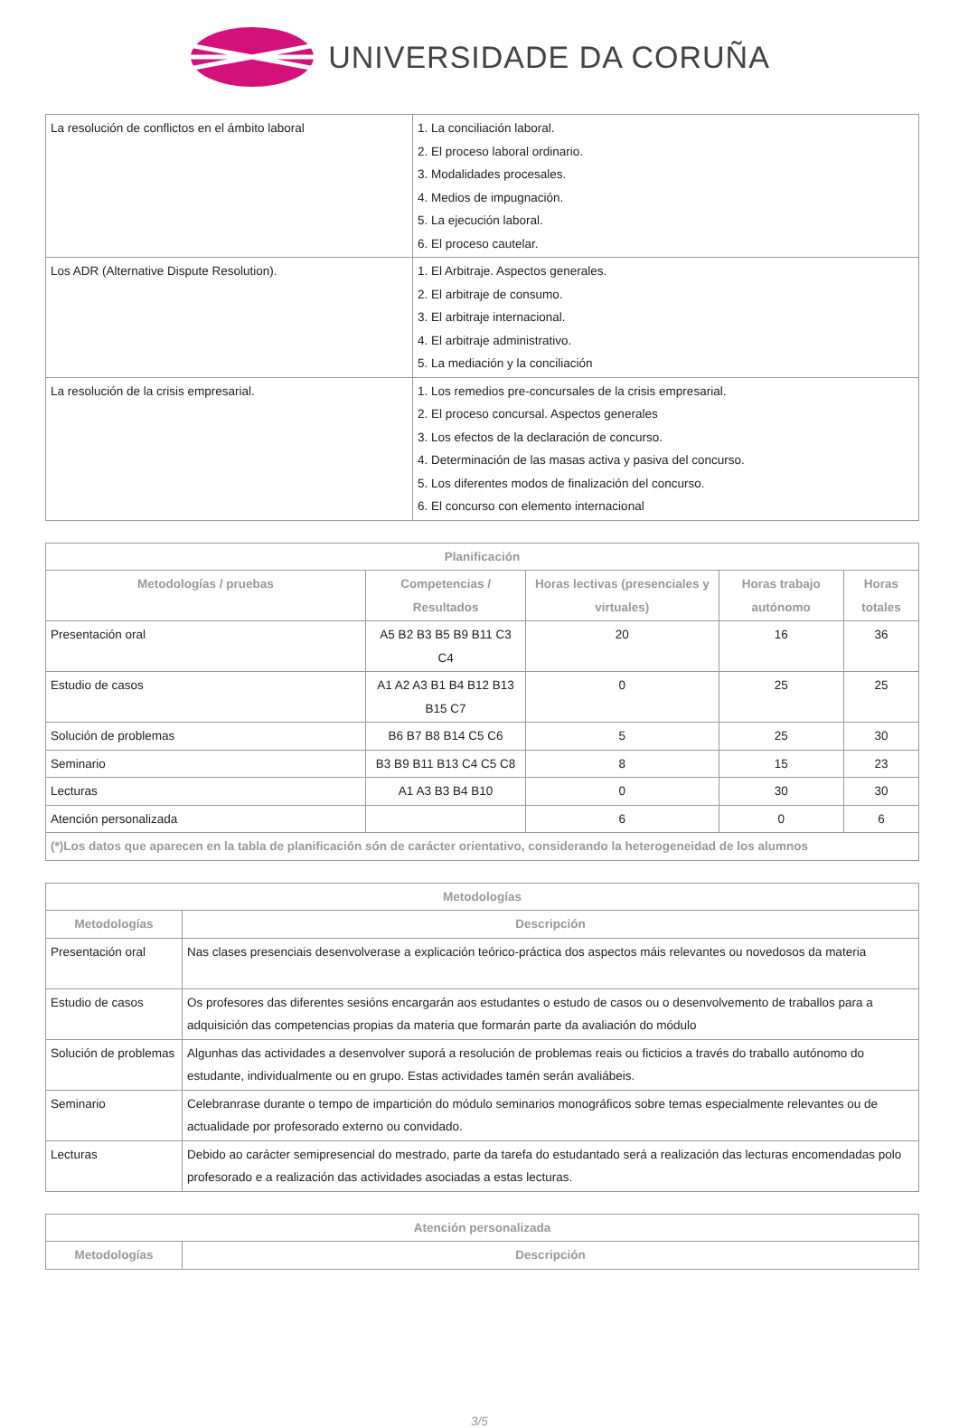UNIVERSIDADE DA CORUÑA
| La resolución de conflictos en el ámbito laboral | 1. La conciliación laboral. 2. El proceso laboral ordinario. 3. Modalidades procesales. 4. Medios de impugnación. 5. La ejecución laboral. 6. El proceso cautelar. |
| Los ADR (Alternative Dispute Resolution). | 1. El Arbitraje. Aspectos generales. 2. El arbitraje de consumo. 3. El arbitraje internacional. 4. El arbitraje administrativo. 5. La mediación y la conciliación |
| La resolución de la crisis empresarial. | 1. Los remedios pre-concursales de la crisis empresarial. 2. El proceso concursal. Aspectos generales 3. Los efectos de la declaración de concurso. 4. Determinación de las masas activa y pasiva del concurso. 5. Los diferentes modos de finalización del concurso. 6. El concurso con elemento internacional |
| Planificación | | | | |
| --- | --- | --- | --- | --- |
| Metodologías / pruebas | Competencias / Resultados | Horas lectivas (presenciales y virtuales) | Horas trabajo autónomo | Horas totales |
| Presentación oral | A5 B2 B3 B5 B9 B11 C3 C4 | 20 | 16 | 36 |
| Estudio de casos | A1 A2 A3 B1 B4 B12 B13 B15 C7 | 0 | 25 | 25 |
| Solución de problemas | B6 B7 B8 B14 C5 C6 | 5 | 25 | 30 |
| Seminario | B3 B9 B11 B13 C4 C5 C8 | 8 | 15 | 23 |
| Lecturas | A1 A3 B3 B4 B10 | 0 | 30 | 30 |
| Atención personalizada | | 6 | 0 | 6 |
| (*)Los datos que aparecen en la tabla de planificación són de carácter orientativo, considerando la heterogeneidad de los alumnos | | | | |
| Metodologías | |
| --- | --- |
| Metodologías | Descripción |
| Presentación oral | Nas clases presenciais desenvolverase a explicación teórico-práctica dos aspectos máis relevantes ou novedosos da materia |
| Estudio de casos | Os profesores das diferentes sesións encargarán aos estudantes o estudo de casos ou o desenvolvemento de traballos para a adquisición das competencias propias da materia que formarán parte da avaliación do módulo |
| Solución de problemas | Algunhas das actividades a desenvolver suporá a resolución de problemas reais ou ficticios a través do traballo autónomo do estudante, individualmente ou en grupo. Estas actividades tamén serán avaliábeis. |
| Seminario | Celebranrase durante o tempo de impartición do módulo seminarios monográficos sobre temas especialmente relevantes ou de actualidade por profesorado externo ou convidado. |
| Lecturas | Debido ao carácter semipresencial do mestrado, parte da tarefa do estudantado será a realización das lecturas encomendadas polo profesorado e a realización das actividades asociadas a estas lecturas. |
| Atención personalizada | |
| --- | --- |
| Metodologías | Descripción |
3/5